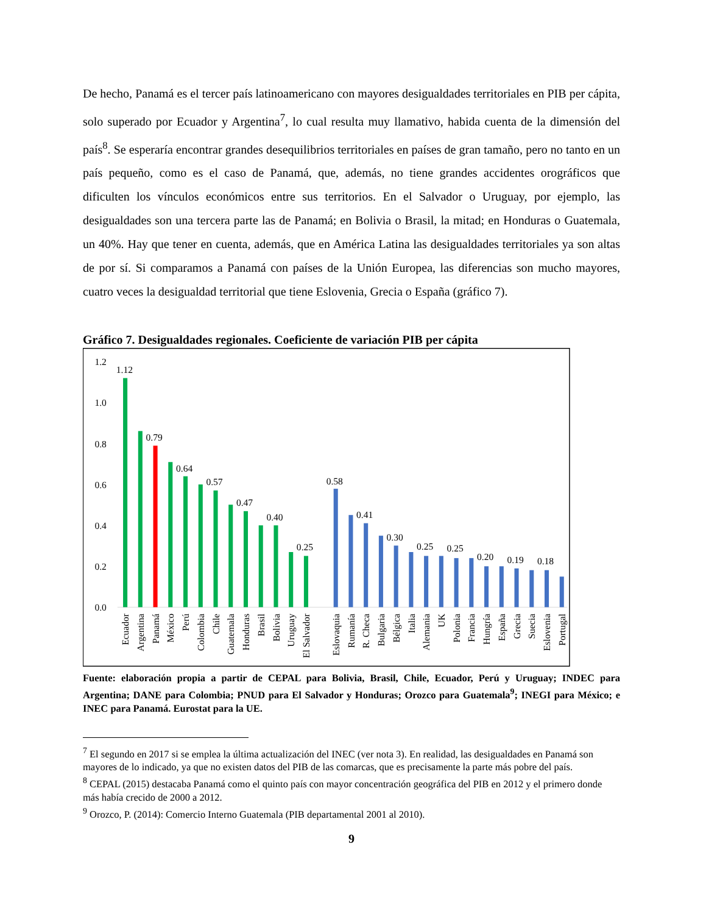De hecho, Panamá es el tercer país latinoamericano con mayores desigualdades territoriales en PIB per cápita, solo superado por Ecuador y Argentina<sup>7</sup>, lo cual resulta muy llamativo, habida cuenta de la dimensión del país<sup>8</sup>. Se esperaría encontrar grandes desequilibrios territoriales en países de gran tamaño, pero no tanto en un país pequeño, como es el caso de Panamá, que, además, no tiene grandes accidentes orográficos que dificulten los vínculos económicos entre sus territorios. En el Salvador o Uruguay, por ejemplo, las desigualdades son una tercera parte las de Panamá; en Bolivia o Brasil, la mitad; en Honduras o Guatemala, un 40%. Hay que tener en cuenta, además, que en América Latina las desigualdades territoriales ya son altas de por sí. Si comparamos a Panamá con países de la Unión Europea, las diferencias son mucho mayores, cuatro veces la desigualdad territorial que tiene Eslovenia, Grecia o España (gráfico 7).
Gráfico 7. Desigualdades regionales. Coeficiente de variación PIB per cápita
1.2
1.0
0.8
0.6
0.4
0.2
0.0
1.12
0.79
0.64
0.57
0.47
0.40
0.25
0.58
0.41
0.30
0.25
0.25
0.20
0.19
0.18
Ecuador
Argentina
Panamá
México
Perú
Colombia
Chile
Guatemala
Honduras
Brasil
Bolivia
Uruguay
El Salvador
Eslovaquia
Rumanía
R. Checa
Bulgaria
Bélgica
Italia
Alemania
UK
Polonia
Francia
Hungría
España
Grecia
Suecia
Eslovenia
Portugal
Fuente: elaboración propia a partir de CEPAL para Bolivia, Brasil, Chile, Ecuador, Perú y Uruguay; INDEC para Argentina; DANE para Colombia; PNUD para El Salvador y Honduras; Orozco para Guatemala<sup>9</sup>; INEGI para México; e INEC para Panamá. Eurostat para la UE.
<sup>7</sup> El segundo en 2017 si se emplea la última actualización del INEC (ver nota 3). En realidad, las desigualdades en Panamá son mayores de lo indicado, ya que no existen datos del PIB de las comarcas, que es precisamente la parte más pobre del país.
<sup>8</sup> CEPAL (2015) destacaba Panamá como el quinto país con mayor concentración geográfica del PIB en 2012 y el primero donde más había crecido de 2000 a 2012.
<sup>9</sup> Orozco, P. (2014): Comercio Interno Guatemala (PIB departamental 2001 al 2010).
9